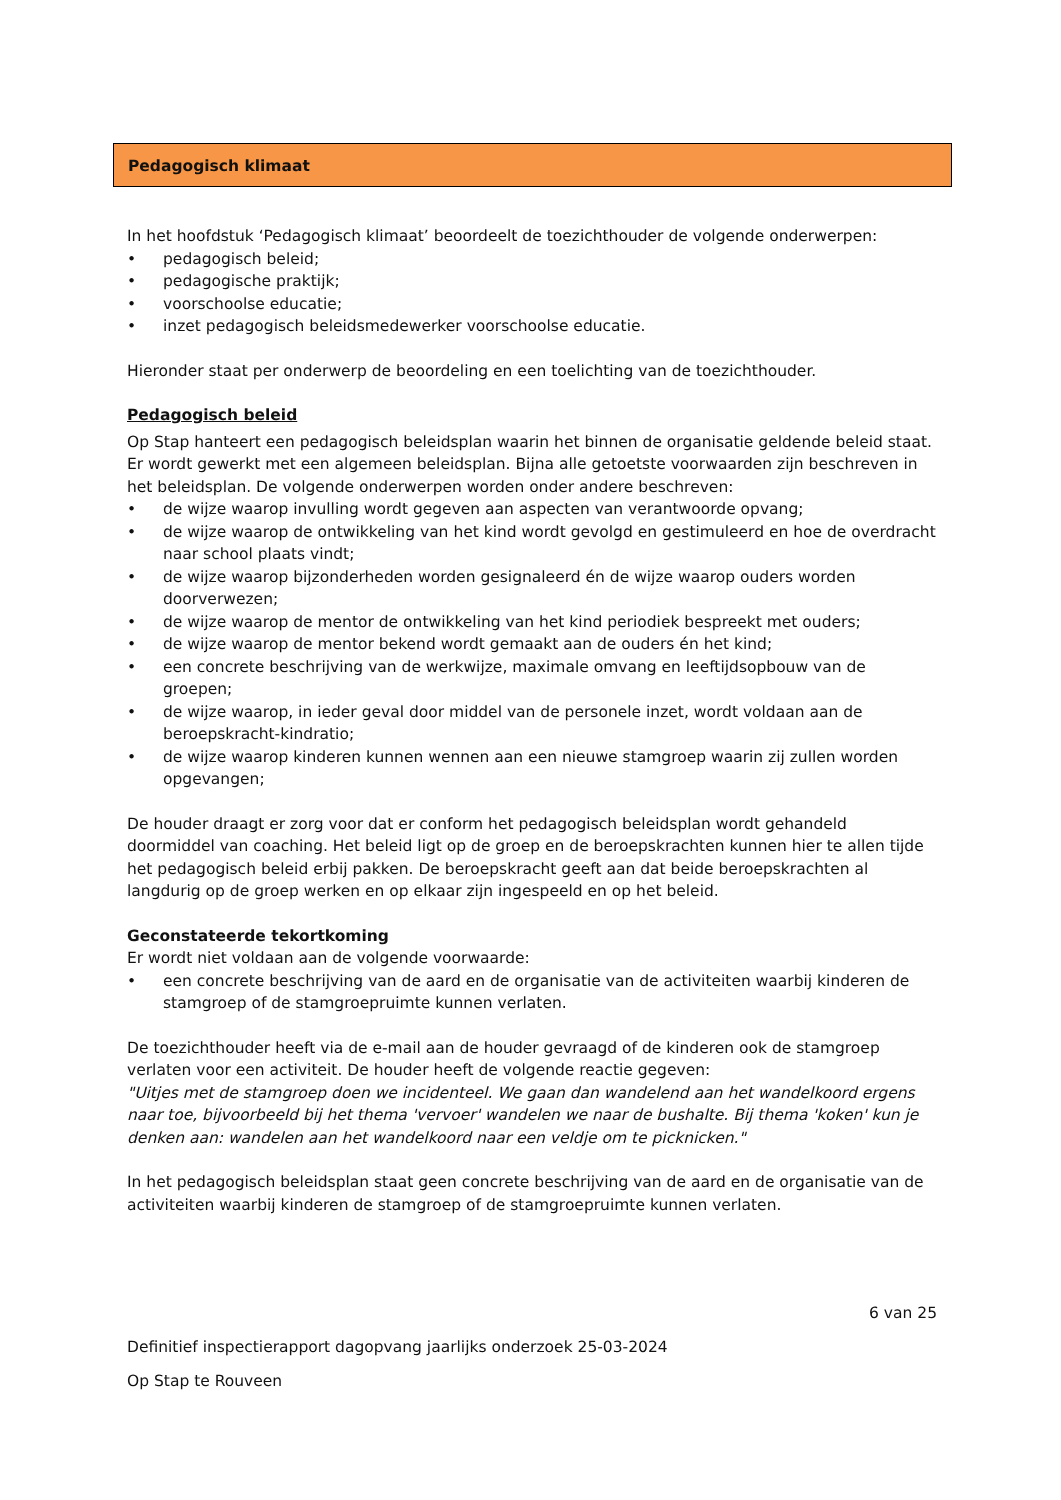Pedagogisch klimaat
In het hoofdstuk ‘Pedagogisch klimaat’ beoordeelt de toezichthouder de volgende onderwerpen:
• pedagogisch beleid;
• pedagogische praktijk;
• voorschoolse educatie;
• inzet pedagogisch beleidsmedewerker voorschoolse educatie.
Hieronder staat per onderwerp de beoordeling en een toelichting van de toezichthouder.
Pedagogisch beleid
Op Stap hanteert een pedagogisch beleidsplan waarin het binnen de organisatie geldende beleid staat. Er wordt gewerkt met een algemeen beleidsplan. Bijna alle getoetste voorwaarden zijn beschreven in het beleidsplan. De volgende onderwerpen worden onder andere beschreven:
• de wijze waarop invulling wordt gegeven aan aspecten van verantwoorde opvang;
• de wijze waarop de ontwikkeling van het kind wordt gevolgd en gestimuleerd en hoe de overdracht naar school plaats vindt;
• de wijze waarop bijzonderheden worden gesignaleerd én de wijze waarop ouders worden doorverwezen;
• de wijze waarop de mentor de ontwikkeling van het kind periodiek bespreekt met ouders;
• de wijze waarop de mentor bekend wordt gemaakt aan de ouders én het kind;
• een concrete beschrijving van de werkwijze, maximale omvang en leeftijdsopbouw van de groepen;
• de wijze waarop, in ieder geval door middel van de personele inzet, wordt voldaan aan de beroepskracht-kindratio;
• de wijze waarop kinderen kunnen wennen aan een nieuwe stamgroep waarin zij zullen worden opgevangen;
De houder draagt er zorg voor dat er conform het pedagogisch beleidsplan wordt gehandeld doormiddel van coaching. Het beleid ligt op de groep en de beroepskrachten kunnen hier te allen tijde het pedagogisch beleid erbij pakken. De beroepskracht geeft aan dat beide beroepskrachten al langdurig op de groep werken en op elkaar zijn ingespeeld en op het beleid.
Geconstateerde tekortkoming
Er wordt niet voldaan aan de volgende voorwaarde:
• een concrete beschrijving van de aard en de organisatie van de activiteiten waarbij kinderen de stamgroep of de stamgroepruimte kunnen verlaten.
De toezichthouder heeft via de e-mail aan de houder gevraagd of de kinderen ook de stamgroep verlaten voor een activiteit. De houder heeft de volgende reactie gegeven:
"Uitjes met de stamgroep doen we incidenteel. We gaan dan wandelend aan het wandelkoord ergens naar toe, bijvoorbeeld bij het thema 'vervoer' wandelen we naar de bushalte. Bij thema 'koken' kun je denken aan: wandelen aan het wandelkoord naar een veldje om te picknicken."
In het pedagogisch beleidsplan staat geen concrete beschrijving van de aard en de organisatie van de activiteiten waarbij kinderen de stamgroep of de stamgroepruimte kunnen verlaten.
6 van 25
Definitief inspectierapport dagopvang jaarlijks onderzoek 25-03-2024
Op Stap te Rouveen